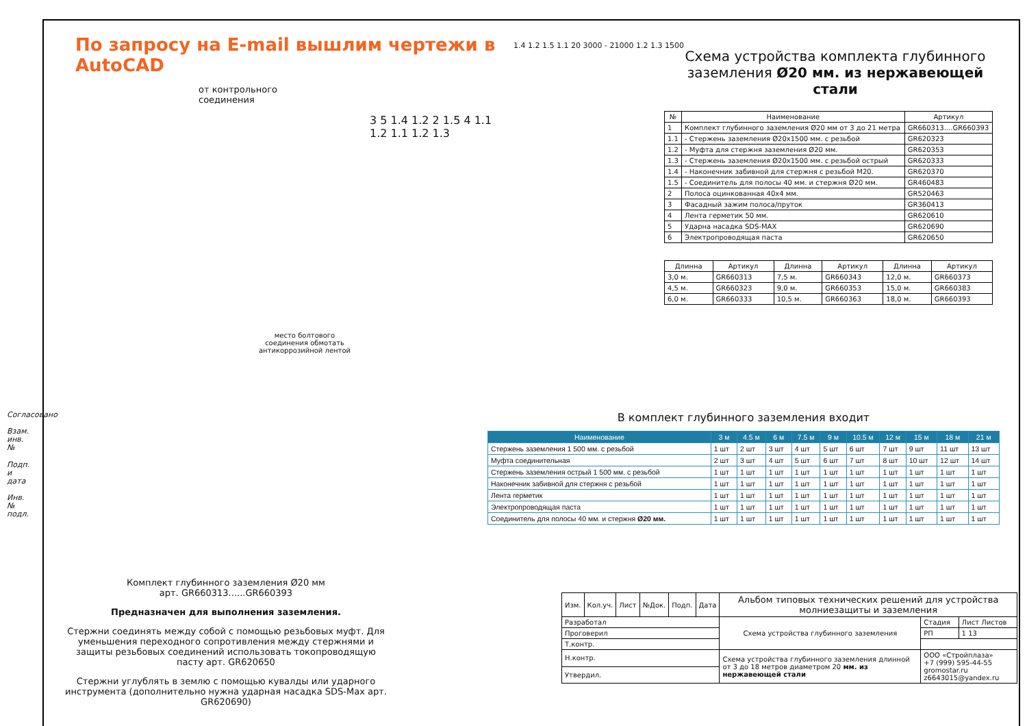По запросу на E-mail вышлим чертежи в AutoCAD
от контрольного
соединения
3 5 1.4 1.2 2 1.5 4 1.1 1.2 1.1 1.2 1.3
место болтового соединения обмотать антикоррозийной лентой
Комплект глубинного заземления Ø20 мм
арт. GR660313......GR660393
Предназначен для выполнения заземления.
Стержни соединять между собой с помощью резьбовых муфт. Для уменьшения переходного сопротивления между стержнями и защиты резьбовых соединений использовать токопроводящую пасту арт. GR620650
Стержни углублять в землю с помощью кувалды или ударного инструмента (дополнительно нужна ударная насадка SDS-Max арт. GR620690)
1.4 1.2 1.5 1.1 20 3000 - 21000 1.2 1.3 1500
Схема устройства комплекта глубинного заземления Ø20 мм. из нержавеющей стали
| № | Наименование | Артикул |
| --- | --- | --- |
| 1 | Комплект глубинного заземления Ø20 мм от 3 до 21 метра | GR660313....GR660393 |
| 1.1 | - Стержень заземления Ø20х1500 мм. с резьбой | GR620323 |
| 1.2 | - Муфта для стержня заземления Ø20 мм. | GR620353 |
| 1.3 | - Стержень заземления Ø20х1500 мм. с резьбой острый | GR620333 |
| 1.4 | - Наконечник забивной для стержня с резьбой М20. | GR620370 |
| 1.5 | - Соединитель для полосы 40 мм. и стержня Ø20 мм. | GR460483 |
| 2 | Полоса оцинкованная 40х4 мм. | GR520463 |
| 3 | Фасадный зажим полоса/пруток | GR360413 |
| 4 | Лента герметик 50 мм. | GR620610 |
| 5 | Ударна насадка SDS-MAX | GR620690 |
| 6 | Электропроводящая паста | GR620650 |
| Длинна | Артикул | Длинна | Артикул | Длинна | Артикул |
| --- | --- | --- | --- | --- | --- |
| 3,0 м. | GR660313 | 7,5 м. | GR660343 | 12,0 м. | GR660373 |
| 4,5 м. | GR660323 | 9,0 м. | GR660353 | 15,0 м. | GR660383 |
| 6,0 м. | GR660333 | 10,5 м. | GR660363 | 18,0 м. | GR660393 |
В комплект глубинного заземления входит
| Наименование | 3 м | 4.5 м | 6 м | 7.5 м | 9 м | 10.5 м | 12 м | 15 м | 18 м | 21 м |
| --- | --- | --- | --- | --- | --- | --- | --- | --- | --- | --- |
| Стержень заземления 1 500 мм. с резьбой | 1 шт | 2 шт | 3 шт | 4 шт | 5 шт | 6 шт | 7 шт | 9 шт | 11 шт | 13 шт |
| Муфта соединительная | 2 шт | 3 шт | 4 шт | 5 шт | 6 шт | 7 шт | 8 шт | 10 шт | 12 шт | 14 шт |
| Стержень заземления острый 1 500 мм. с резьбой | 1 шт | 1 шт | 1 шт | 1 шт | 1 шт | 1 шт | 1 шт | 1 шт | 1 шт | 1 шт |
| Наконечник забивной для стержня с резьбой | 1 шт | 1 шт | 1 шт | 1 шт | 1 шт | 1 шт | 1 шт | 1 шт | 1 шт | 1 шт |
| Лента герметик | 1 шт | 1 шт | 1 шт | 1 шт | 1 шт | 1 шт | 1 шт | 1 шт | 1 шт | 1 шт |
| Электропроводящая паста | 1 шт | 1 шт | 1 шт | 1 шт | 1 шт | 1 шт | 1 шт | 1 шт | 1 шт | 1 шт |
| Соединитель для полосы 40 мм. и стержня Ø20 мм. | 1 шт | 1 шт | 1 шт | 1 шт | 1 шт | 1 шт | 1 шт | 1 шт | 1 шт | 1 шт |
| Изм. | Кол.уч. | Лист | №Док. | Подп. | Дата | Альбом типовых технических решений для устройства молниезащиты и заземления | | |
| Разработал | | | | | | Схема устройства глубинного заземления | Стадия | Лист Листов |
| Проговерил | | | | | | | РП | 1 13 |
| Т.контр. | | | | | | | | |
| Н.контр. | | | | | | Схема устройства глубинного заземления длинной от 3 до 18 метров диаметром 20 мм. из нержавеющей стали | ООО «Стройплаза» +7 (999) 595-44-55 gromostar.ru z6643015@yandex.ru | |
| Утвердил. | | | | | | | | |
Согласовано
Взам. инв.№
Подп. и дата
Инв.№ подл.